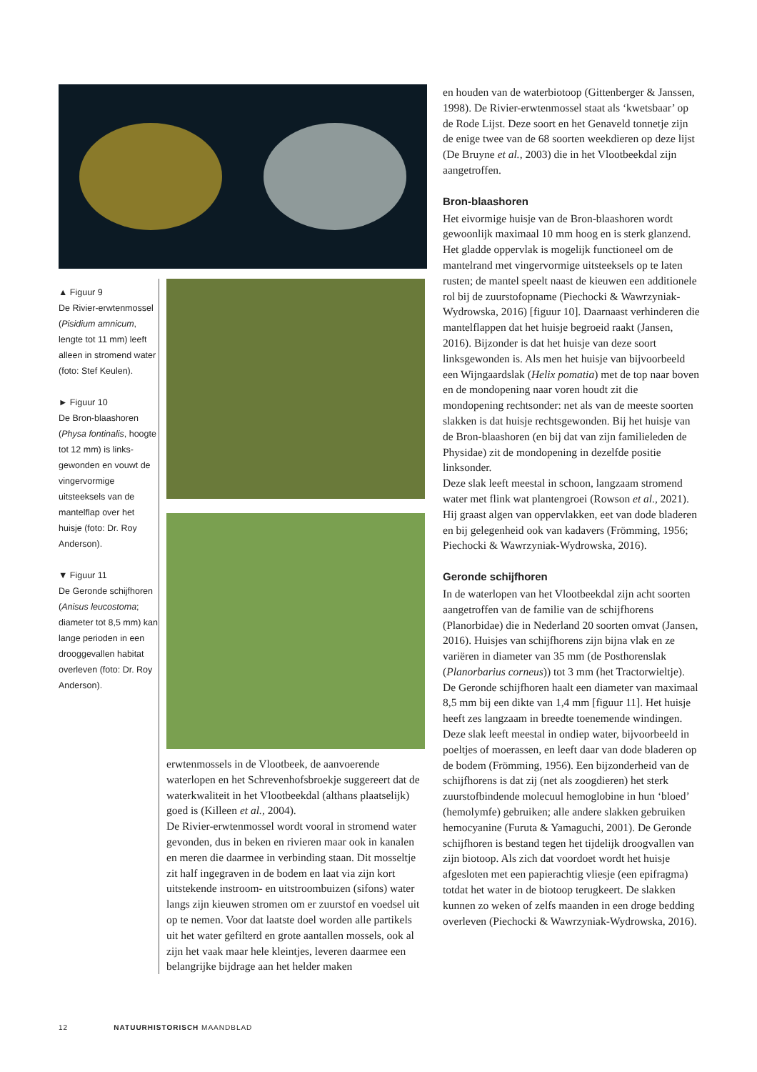▲ Figuur 9
De Rivier-erwtenmossel (Pisidium amnicum, lengte tot 11 mm) leeft alleen in stromend water (foto: Stef Keulen).
► Figuur 10
De Bron-blaashoren (Physa fontinalis, hoogte tot 12 mm) is links-gewonden en vouwt de vingervormige uitsteeksels van de mantelflap over het huisje (foto: Dr. Roy Anderson).
▼ Figuur 11
De Geronde schijfhoren (Anisus leucostoma; diameter tot 8,5 mm) kan lange perioden in een drooggevallen habitat overleven (foto: Dr. Roy Anderson).
erwtenmossels in de Vlootbeek, de aanvoerende waterlopen en het Schrevenhofsbroekje suggereert dat de waterkwaliteit in het Vlootbeekdal (althans plaatselijk) goed is (Killeen et al., 2004).
De Rivier-erwtenmossel wordt vooral in stromend water gevonden, dus in beken en rivieren maar ook in kanalen en meren die daarmee in verbinding staan. Dit mosseltje zit half ingegraven in de bodem en laat via zijn kort uitstekende instroom- en uitstroombuizen (sifons) water langs zijn kieuwen stromen om er zuurstof en voedsel uit op te nemen. Voor dat laatste doel worden alle partikels uit het water gefilterd en grote aantallen mossels, ook al zijn het vaak maar hele kleintjes, leveren daarmee een belangrijke bijdrage aan het helder maken
en houden van de waterbiotoop (Gittenberger & Janssen, 1998). De Rivier-erwtenmossel staat als ‘kwetsbaar’ op de Rode Lijst. Deze soort en het Genaveld tonnetje zijn de enige twee van de 68 soorten weekdieren op deze lijst (De Bruyne et al., 2003) die in het Vlootbeekdal zijn aangetroffen.
Bron-blaashoren
Het eivormige huisje van de Bron-blaashoren wordt gewoonlijk maximaal 10 mm hoog en is sterk glanzend. Het gladde oppervlak is mogelijk functioneel om de mantelrand met vingervormige uitsteeksels op te laten rusten; de mantel speelt naast de kieuwen een additionele rol bij de zuurstofopname (Piechocki & Wawrzyniak-Wydrowska, 2016) [figuur 10]. Daarnaast verhinderen die mantelflappen dat het huisje begroeid raakt (Jansen, 2016). Bijzonder is dat het huisje van deze soort linksgewonden is. Als men het huisje van bijvoorbeeld een Wijngaardslak (Helix pomatia) met de top naar boven en de mondopening naar voren houdt zit die mondopening rechtsonder: net als van de meeste soorten slakken is dat huisje rechtsgewonden. Bij het huisje van de Bron-blaashoren (en bij dat van zijn familieleden de Physidae) zit de mondopening in dezelfde positie linksonder.
Deze slak leeft meestal in schoon, langzaam stromend water met flink wat plantengroei (Rowson et al., 2021). Hij graast algen van oppervlakken, eet van dode bladeren en bij gelegenheid ook van kadavers (Frömming, 1956; Piechocki & Wawrzyniak-Wydrowska, 2016).
Geronde schijfhoren
In de waterlopen van het Vlootbeekdal zijn acht soorten aangetroffen van de familie van de schijfhorens (Planorbidae) die in Nederland 20 soorten omvat (Jansen, 2016). Huisjes van schijfhorens zijn bijna vlak en ze variëren in diameter van 35 mm (de Posthorenslak (Planorbarius corneus)) tot 3 mm (het Tractorwieltje). De Geronde schijfhoren haalt een diameter van maximaal 8,5 mm bij een dikte van 1,4 mm [figuur 11]. Het huisje heeft zes langzaam in breedte toenemende windingen. Deze slak leeft meestal in ondiep water, bijvoorbeeld in poeltjes of moerassen, en leeft daar van dode bladeren op de bodem (Frömming, 1956). Een bijzonderheid van de schijfhorens is dat zij (net als zoogdieren) het sterk zuurstofbindende molecuul hemoglobine in hun ‘bloed’ (hemolymfe) gebruiken; alle andere slakken gebruiken hemocyanine (Furuta & Yamaguchi, 2001). De Geronde schijfhoren is bestand tegen het tijdelijk droogvallen van zijn biotoop. Als zich dat voordoet wordt het huisje afgesloten met een papierachtig vliesje (een epifragma) totdat het water in de biotoop terugkeert. De slakken kunnen zo weken of zelfs maanden in een droge bedding overleven (Piechocki & Wawrzyniak-Wydrowska, 2016).
12 NATUURHISTORISCH MAANDBLAD